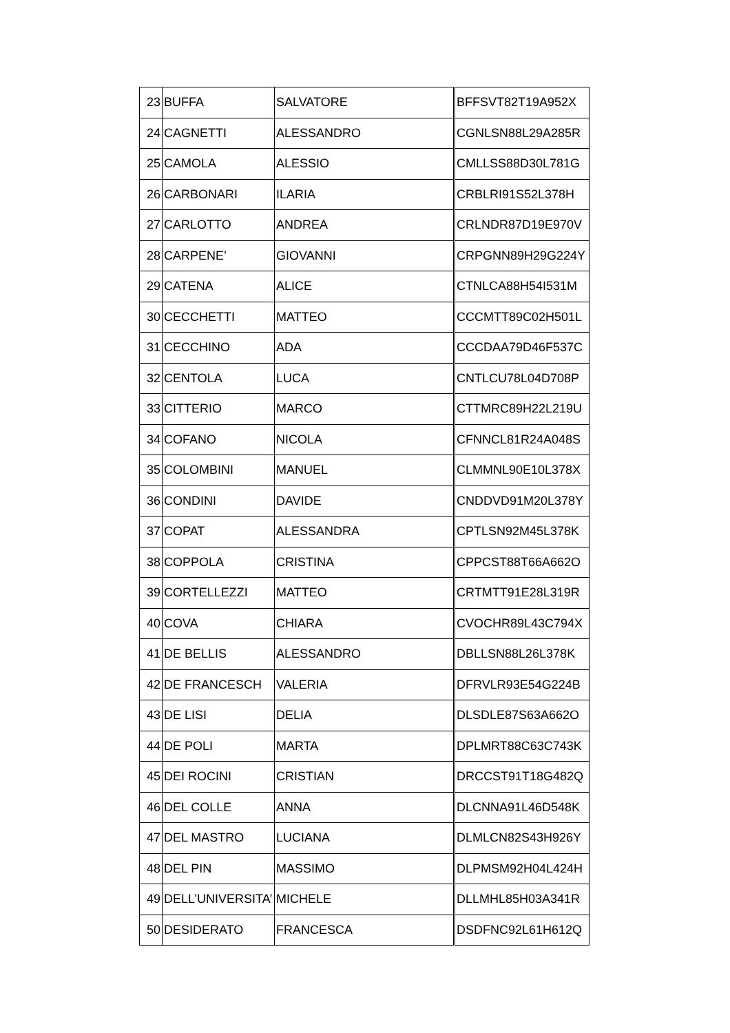| 23 | BUFFA | SALVATORE | BFFSVT82T19A952X |
| 24 | CAGNETTI | ALESSANDRO | CGNLSN88L29A285R |
| 25 | CAMOLA | ALESSIO | CMLLSS88D30L781G |
| 26 | CARBONARI | ILARIA | CRBLRI91S52L378H |
| 27 | CARLOTTO | ANDREA | CRLNDR87D19E970V |
| 28 | CARPENE’ | GIOVANNI | CRPGNN89H29G224Y |
| 29 | CATENA | ALICE | CTNLCA88H54I531M |
| 30 | CECCHETTI | MATTEO | CCCMTT89C02H501L |
| 31 | CECCHINO | ADA | CCCDAA79D46F537C |
| 32 | CENTOLA | LUCA | CNTLCU78L04D708P |
| 33 | CITTERIO | MARCO | CTTMRC89H22L219U |
| 34 | COFANO | NICOLA | CFNNCL81R24A048S |
| 35 | COLOMBINI | MANUEL | CLMMNL90E10L378X |
| 36 | CONDINI | DAVIDE | CNDDVD91M20L378Y |
| 37 | COPAT | ALESSANDRA | CPTLSN92M45L378K |
| 38 | COPPOLA | CRISTINA | CPPCST88T66A662O |
| 39 | CORTELLEZZI | MATTEO | CRTMTT91E28L319R |
| 40 | COVA | CHIARA | CVOCHR89L43C794X |
| 41 | DE BELLIS | ALESSANDRO | DBLLSN88L26L378K |
| 42 | DE FRANCESCH | VALERIA | DFRVLR93E54G224B |
| 43 | DE LISI | DELIA | DLSDLE87S63A662O |
| 44 | DE POLI | MARTA | DPLMRT88C63C743K |
| 45 | DEI ROCINI | CRISTIAN | DRCCST91T18G482Q |
| 46 | DEL COLLE | ANNA | DLCNNA91L46D548K |
| 47 | DEL MASTRO | LUCIANA | DLMLCN82S43H926Y |
| 48 | DEL PIN | MASSIMO | DLPMSM92H04L424H |
| 49 | DELL’UNIVERSITA’ | MICHELE | DLLMHL85H03A341R |
| 50 | DESIDERATO | FRANCESCA | DSDFNC92L61H612Q |